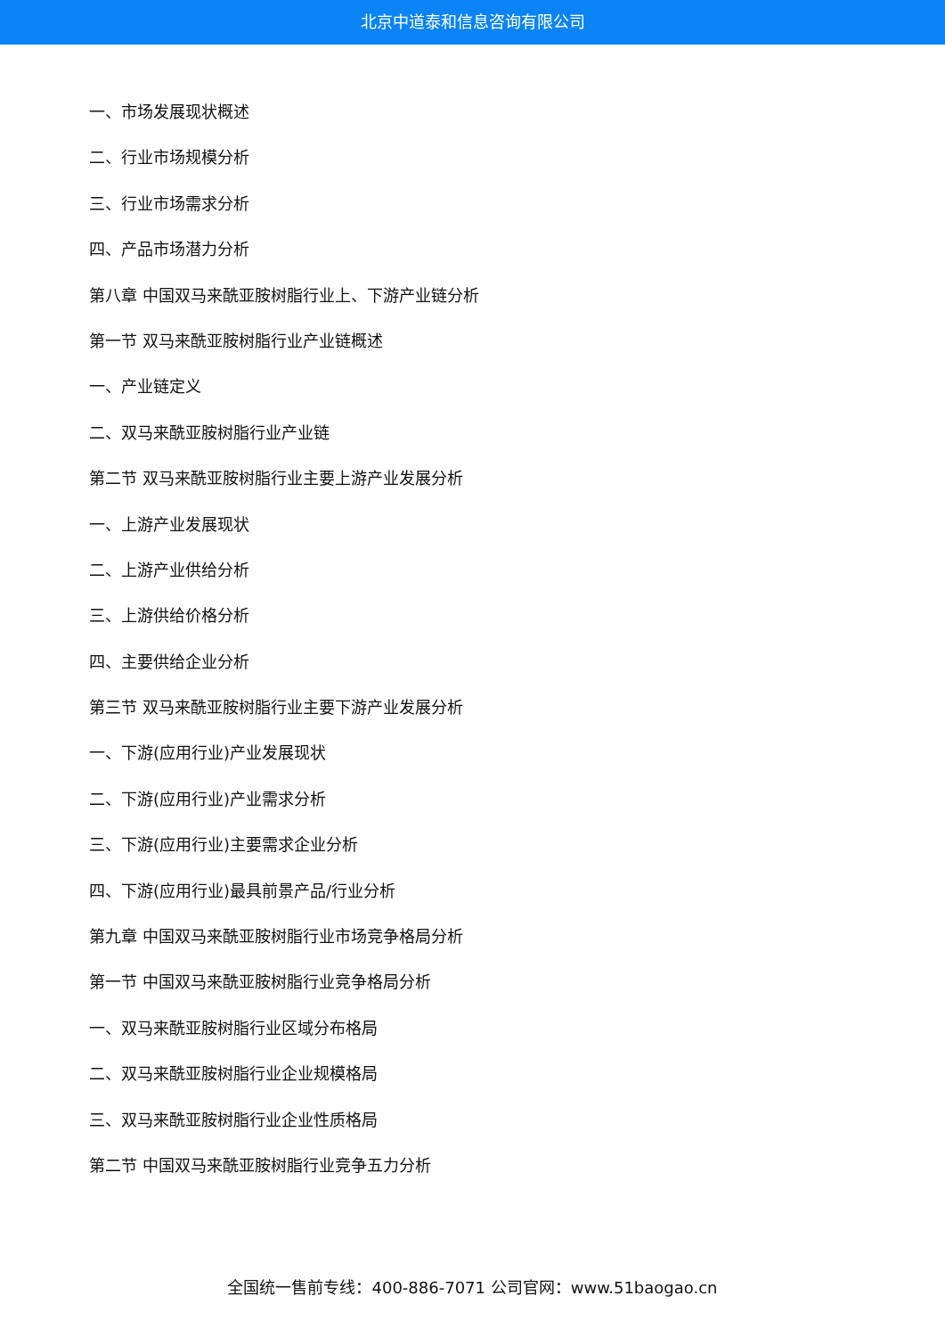北京中道泰和信息咨询有限公司
一、市场发展现状概述
二、行业市场规模分析
三、行业市场需求分析
四、产品市场潜力分析
第八章 中国双马来酰亚胺树脂行业上、下游产业链分析
第一节 双马来酰亚胺树脂行业产业链概述
一、产业链定义
二、双马来酰亚胺树脂行业产业链
第二节 双马来酰亚胺树脂行业主要上游产业发展分析
一、上游产业发展现状
二、上游产业供给分析
三、上游供给价格分析
四、主要供给企业分析
第三节 双马来酰亚胺树脂行业主要下游产业发展分析
一、下游(应用行业)产业发展现状
二、下游(应用行业)产业需求分析
三、下游(应用行业)主要需求企业分析
四、下游(应用行业)最具前景产品/行业分析
第九章 中国双马来酰亚胺树脂行业市场竞争格局分析
第一节 中国双马来酰亚胺树脂行业竞争格局分析
一、双马来酰亚胺树脂行业区域分布格局
二、双马来酰亚胺树脂行业企业规模格局
三、双马来酰亚胺树脂行业企业性质格局
第二节 中国双马来酰亚胺树脂行业竞争五力分析
全国统一售前专线：400-886-7071 公司官网：www.51baogao.cn